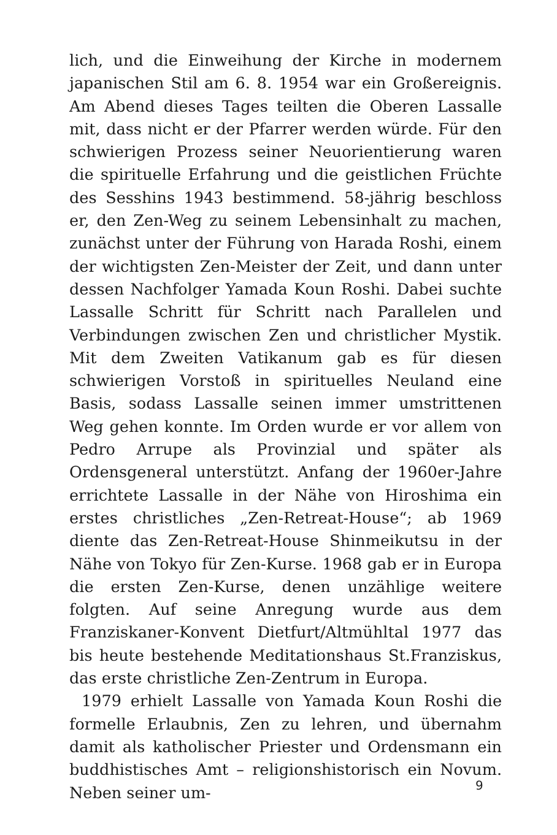lich, und die Einweihung der Kirche in modernem japanischen Stil am 6. 8. 1954 war ein Großereignis. Am Abend dieses Tages teilten die Oberen Lassalle mit, dass nicht er der Pfarrer werden würde. Für den schwierigen Prozess seiner Neuorientierung waren die spirituelle Erfahrung und die geistlichen Früchte des Sesshins 1943 bestimmend. 58-jährig beschloss er, den Zen-Weg zu seinem Lebensinhalt zu machen, zunächst unter der Führung von Harada Roshi, einem der wichtigsten Zen-Meister der Zeit, und dann unter dessen Nachfolger Yamada Koun Roshi. Dabei suchte Lassalle Schritt für Schritt nach Parallelen und Verbindungen zwischen Zen und christlicher Mystik. Mit dem Zweiten Vatikanum gab es für diesen schwierigen Vorstoß in spirituelles Neuland eine Basis, sodass Lassalle seinen immer umstrittenen Weg gehen konnte. Im Orden wurde er vor allem von Pedro Arrupe als Provinzial und später als Ordensgeneral unterstützt. Anfang der 1960er-Jahre errichtete Lassalle in der Nähe von Hiroshima ein erstes christliches „Zen-Retreat-House“; ab 1969 diente das Zen-Retreat-House Shinmeikutsu in der Nähe von Tokyo für Zen-Kurse. 1968 gab er in Europa die ersten Zen-Kurse, denen unzählige weitere folgten. Auf seine Anregung wurde aus dem Franziskaner-Konvent Dietfurt/Altmühltal 1977 das bis heute bestehende Meditationshaus St.Franziskus, das erste christliche Zen-Zentrum in Europa.
1979 erhielt Lassalle von Yamada Koun Roshi die formelle Erlaubnis, Zen zu lehren, und übernahm damit als katholischer Priester und Ordensmann ein buddhistisches Amt – religionshistorisch ein Novum. Neben seiner um-
9